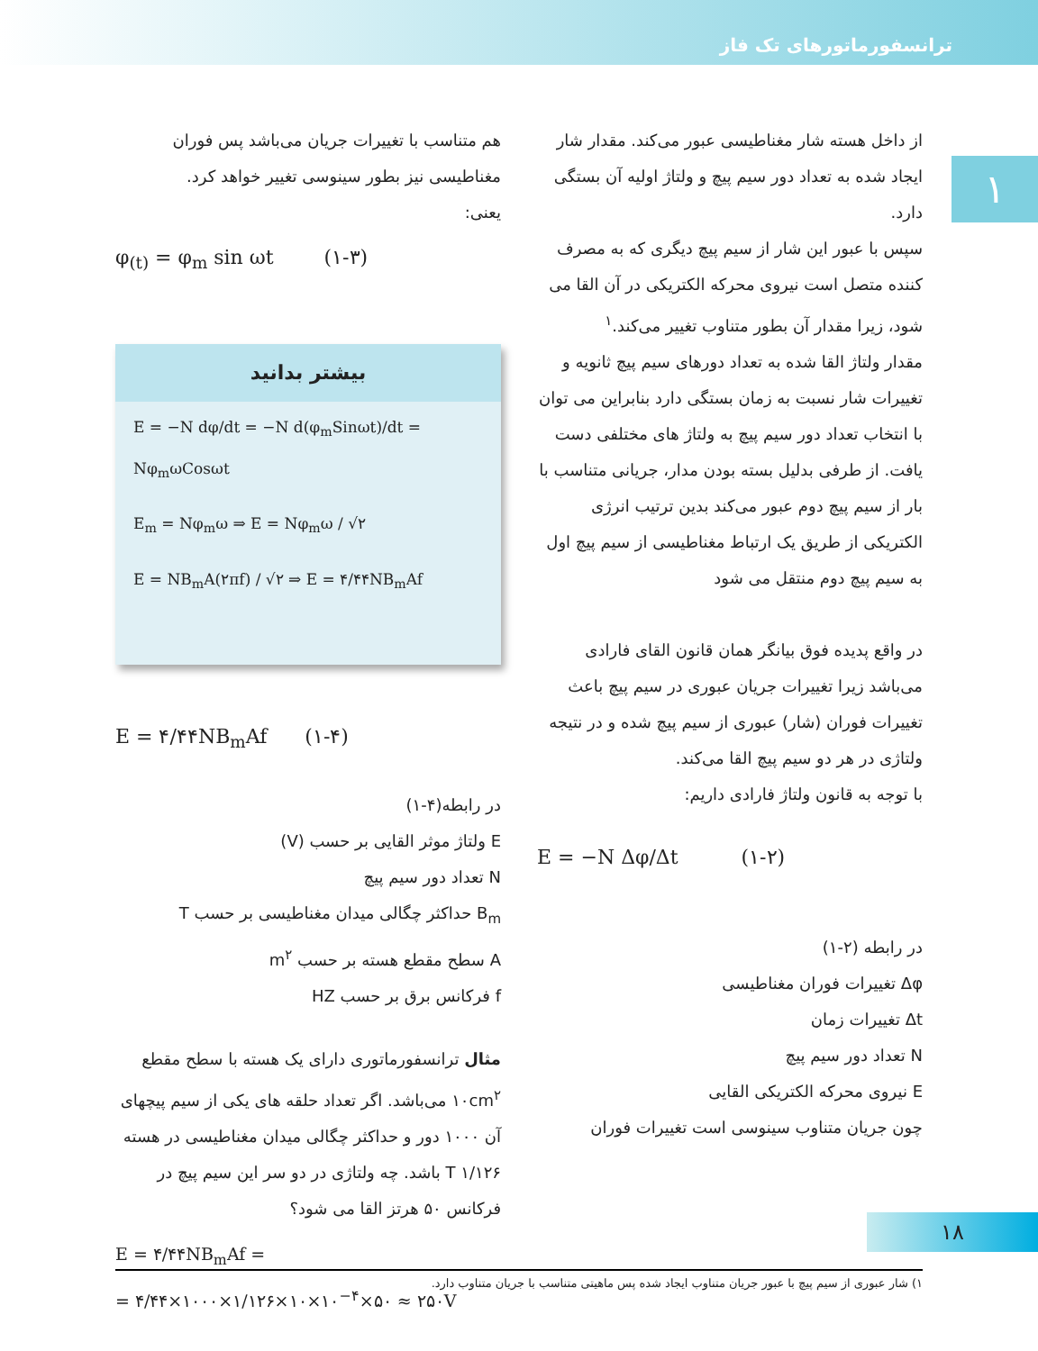ترانسفورماتورهای تک فاز
۱
از داخل هسته شار مغناطیسی عبور می‌کند. مقدار شار ایجاد شده به تعداد دور سیم پیچ و ولتاژ اولیه آن بستگی دارد.
سپس با عبور این شار از سیم پیچ دیگری که به مصرف کننده متصل است نیروی محرکه الکتریکی در آن القا می شود، زیرا مقدار آن بطور متناوب تغییر می‌کند.<sup>۱</sup>
مقدار ولتاژ القا شده به تعداد دورهای سیم پیچ ثانویه و تغییرات شار نسبت به زمان بستگی دارد بنابراین می توان با انتخاب تعداد دور سیم پیچ به ولتاژ های مختلفی دست یافت. از طرفی بدلیل بسته بودن مدار، جریانی متناسب با بار از سیم پیچ دوم عبور می‌کند بدین ترتیب انرژی الکتریکی از طریق یک ارتباط مغناطیسی از سیم پیچ اول به سیم پیچ دوم منتقل می شود
در واقع پدیده فوق بیانگر همان قانون القای فارادی می‌باشد زیرا تغییرات جریان عبوری در سیم پیچ باعث تغییرات فوران (شار) عبوری از سیم پیچ شده و در نتیجه ولتاژی در هر دو سیم پیچ القا می‌کند.
با توجه به قانون ولتاژ فارادی داریم:
E = −N Δφ/Δt (۱-۲)
در رابطه (۲-۱)
Δφ تغییرات فوران مغناطیسی
Δt تغییرات زمان
N تعداد دور سیم پیچ
E نیروی محرکه الکتریکی القایی
چون جریان متناوب سینوسی است تغییرات فوران
هم متناسب با تغییرات جریان می‌باشد پس فوران مغناطیسی نیز بطور سینوسی تغییر خواهد کرد.
یعنی:
φ<sub>(t)</sub> = φ<sub>m</sub> sin ωt (۱-۳)
بیشتر بدانید
E = −N dφ/dt = −N d(φ<sub>m</sub>Sinωt)/dt = Nφ<sub>m</sub>ωCosωt
E<sub>m</sub> = Nφ<sub>m</sub>ω ⇒ E = Nφ<sub>m</sub>ω / √۲
E = NB<sub>m</sub>A(۲πf) / √۲ ⇒ E = ۴/۴۴NB<sub>m</sub>Af
E = ۴/۴۴NB<sub>m</sub>Af (۱-۴)
در رابطه(۴-۱)
E ولتاژ موثر القایی بر حسب (V)
N تعداد دور سیم پیچ
B<sub>m</sub> حداکثر چگالی میدان مغناطیسی بر حسب T
A سطح مقطع هسته بر حسب m<sup>۲</sup>
f فرکانس برق بر حسب HZ
مثال ترانسفورماتوری دارای یک هسته با سطح مقطع ۱۰cm<sup>۲</sup> می‌باشد. اگر تعداد حلقه های یکی از سیم پیچهای آن ۱۰۰۰ دور و حداکثر چگالی میدان مغناطیسی در هسته ۱/۱۲۶ T باشد. چه ولتاژی در دو سر این سیم پیچ در فرکانس ۵۰ هرتز القا می شود؟
E = ۴/۴۴NB<sub>m</sub>Af =
= ۴/۴۴×۱۰۰۰×۱/۱۲۶×۱۰×۱۰<sup>−۴</sup>×۵۰ ≈ ۲۵۰V
۱۸
۱) شار عبوری از سیم پیچ با عبور جریان متناوب ایجاد شده پس ماهیتی متناسب با جریان متناوب دارد.